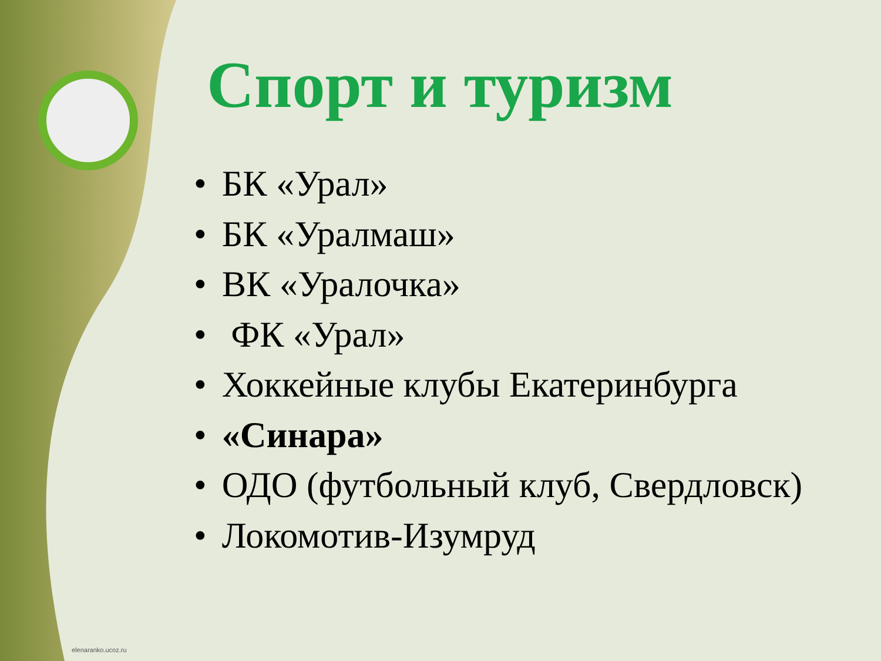Спорт и туризм
• БК «Урал»
• БК «Уралмаш»
• ВК «Уралочка»
• ФК «Урал»
• Хоккейные клубы Екатеринбурга
• «Синара»
• ОДО (футбольный клуб, Свердловск)
• Локомотив-Изумруд
elenaranko.ucoz.ru